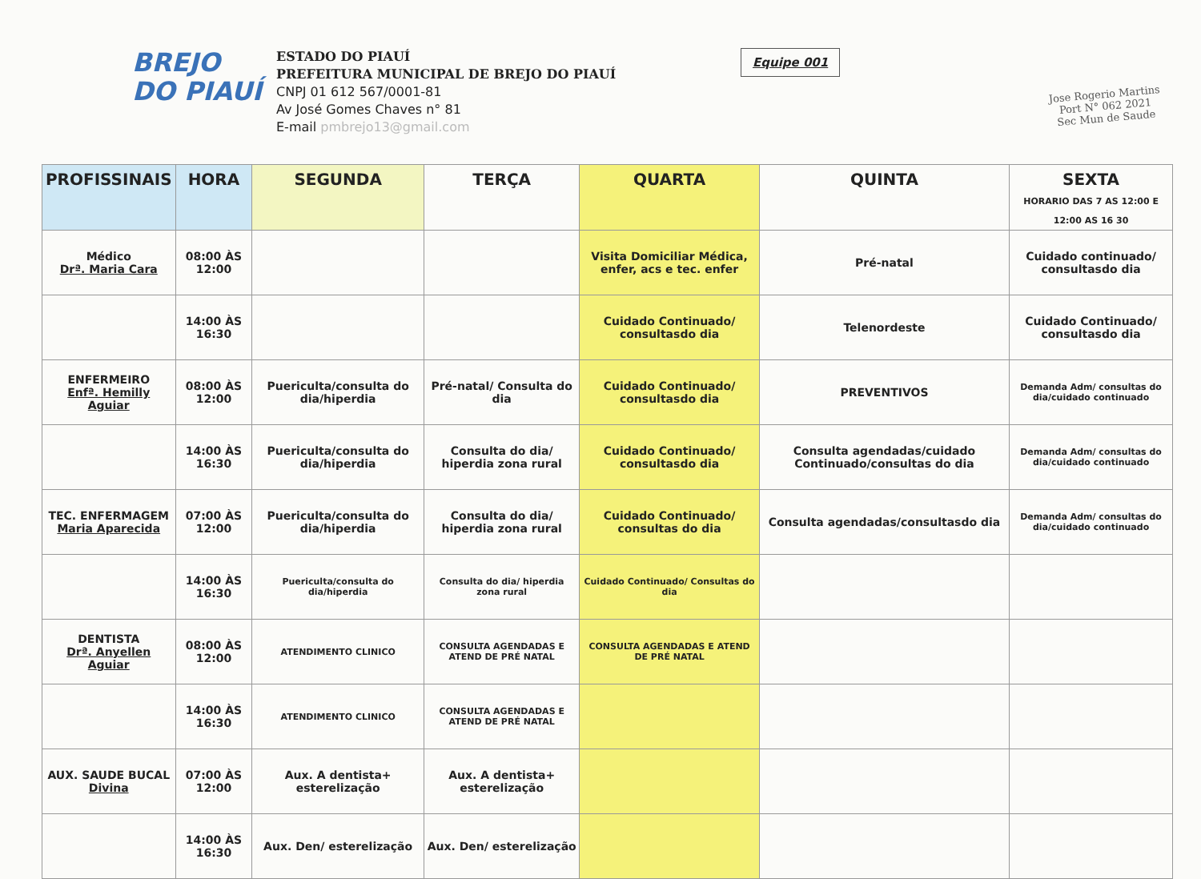BREJO
DO PIAUÍ
ESTADO DO PIAUÍ
PREFEITURA MUNICIPAL DE BREJO DO PIAUÍ
CNPJ 01 612 567/0001-81
Av José Gomes Chaves n° 81
E-mail pmbrejo13@gmail.com
Equipe 001
Jose Rogerio Martins
Port N° 062 2021
Sec Mun de Saude
| PROFISSINAIS | HORA | SEGUNDA | TERÇA | QUARTA | QUINTA | SEXTA HORARIO DAS 7 AS 12:00 E 12:00 AS 16 30 |
| --- | --- | --- | --- | --- | --- | --- |
| Médico Drª. Maria Cara | 08:00 ÀS 12:00 | | | Visita Domiciliar Médica, enfer, acs e tec. enfer | Pré-natal | Cuidado continuado/ consultasdo dia |
| | 14:00 ÀS 16:30 | | | Cuidado Continuado/ consultasdo dia | Telenordeste | Cuidado Continuado/ consultasdo dia |
| ENFERMEIRO Enfª. Hemilly Aguiar | 08:00 ÀS 12:00 | Puericulta/consulta do dia/hiperdia | Pré-natal/ Consulta do dia | Cuidado Continuado/ consultasdo dia | PREVENTIVOS | Demanda Adm/ consultas do dia/cuidado continuado |
| | 14:00 ÀS 16:30 | Puericulta/consulta do dia/hiperdia | Consulta do dia/ hiperdia zona rural | Cuidado Continuado/ consultasdo dia | Consulta agendadas/cuidado Continuado/consultas do dia | Demanda Adm/ consultas do dia/cuidado continuado |
| TEC. ENFERMAGEM Maria Aparecida | 07:00 ÀS 12:00 | Puericulta/consulta do dia/hiperdia | Consulta do dia/ hiperdia zona rural | Cuidado Continuado/ consultas do dia | Consulta agendadas/consultasdo dia | Demanda Adm/ consultas do dia/cuidado continuado |
| | 14:00 ÀS 16:30 | Puericulta/consulta do dia/hiperdia | Consulta do dia/ hiperdia zona rural | Cuidado Continuado/ Consultas do dia | | |
| DENTISTA Drª. Anyellen Aguiar | 08:00 ÀS 12:00 | ATENDIMENTO CLINICO | CONSULTA AGENDADAS E ATEND DE PRÉ NATAL | CONSULTA AGENDADAS E ATEND DE PRÉ NATAL | | |
| | 14:00 ÀS 16:30 | ATENDIMENTO CLINICO | CONSULTA AGENDADAS E ATEND DE PRÉ NATAL | | | |
| AUX. SAUDE BUCAL Divina | 07:00 ÀS 12:00 | Aux. A dentista+ esterelização | Aux. A dentista+ esterelização | | | |
| | 14:00 ÀS 16:30 | Aux. Den/ esterelização | Aux. Den/ esterelização | | | |